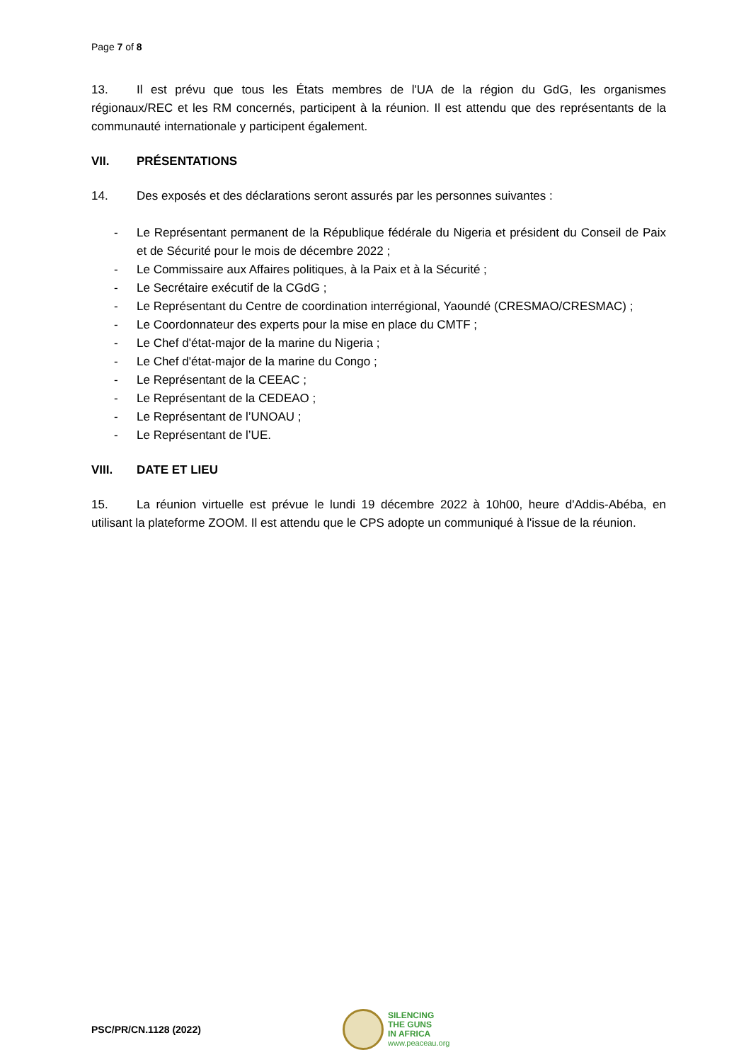Page 7 of 8
13. Il est prévu que tous les États membres de l'UA de la région du GdG, les organismes régionaux/REC et les RM concernés, participent à la réunion. Il est attendu que des représentants de la communauté internationale y participent également.
VII. PRÉSENTATIONS
14. Des exposés et des déclarations seront assurés par les personnes suivantes :
- Le Représentant permanent de la République fédérale du Nigeria et président du Conseil de Paix et de Sécurité pour le mois de décembre 2022 ;
- Le Commissaire aux Affaires politiques, à la Paix et à la Sécurité ;
- Le Secrétaire exécutif de la CGdG ;
- Le Représentant du Centre de coordination interrégional, Yaoundé (CRESMAO/CRESMAC) ;
- Le Coordonnateur des experts pour la mise en place du CMTF ;
- Le Chef d'état-major de la marine du Nigeria ;
- Le Chef d'état-major de la marine du Congo ;
- Le Représentant de la CEEAC ;
- Le Représentant de la CEDEAO ;
- Le Représentant de l’UNOAU ;
- Le Représentant de l’UE.
VIII. DATE ET LIEU
15. La réunion virtuelle est prévue le lundi 19 décembre 2022 à 10h00, heure d'Addis-Abéba, en utilisant la plateforme ZOOM. Il est attendu que le CPS adopte un communiqué à l'issue de la réunion.
PSC/PR/CN.1128 (2022)
SILENCING
THE GUNS
IN AFRICA
www.peaceau.org